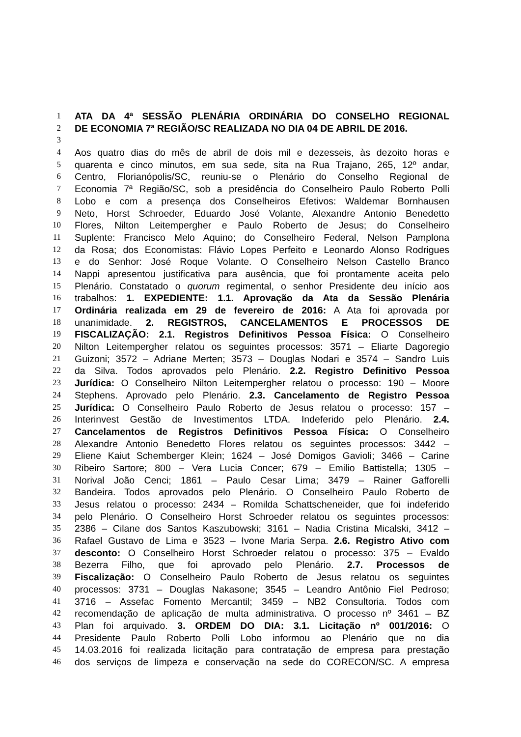1 ATA DA 4ª SESSÃO PLENÁRIA ORDINÁRIA DO CONSELHO REGIONAL
2 DE ECONOMIA 7ª REGIÃO/SC REALIZADA NO DIA 04 DE ABRIL DE 2016.
3
4 Aos quatro dias do mês de abril de dois mil e dezesseis, às dezoito horas e
5 quarenta e cinco minutos, em sua sede, sita na Rua Trajano, 265, 12º andar,
6 Centro, Florianópolis/SC, reuniu-se o Plenário do Conselho Regional de
7 Economia 7ª Região/SC, sob a presidência do Conselheiro Paulo Roberto Polli
8 Lobo e com a presença dos Conselheiros Efetivos: Waldemar Bornhausen
9 Neto, Horst Schroeder, Eduardo José Volante, Alexandre Antonio Benedetto
10 Flores, Nilton Leitempergher e Paulo Roberto de Jesus; do Conselheiro
11 Suplente: Francisco Melo Aquino; do Conselheiro Federal, Nelson Pamplona
12 da Rosa; dos Economistas: Flávio Lopes Perfeito e Leonardo Alonso Rodrigues
13 e do Senhor: José Roque Volante. O Conselheiro Nelson Castello Branco
14 Nappi apresentou justificativa para ausência, que foi prontamente aceita pelo
15 Plenário. Constatado o quorum regimental, o senhor Presidente deu início aos
16 trabalhos: 1. EXPEDIENTE: 1.1. Aprovação da Ata da Sessão Plenária
17 Ordinária realizada em 29 de fevereiro de 2016: A Ata foi aprovada por
18 unanimidade. 2. REGISTROS, CANCELAMENTOS E PROCESSOS DE
19 FISCALIZAÇÃO: 2.1. Registros Definitivos Pessoa Física: O Conselheiro
20 Nilton Leitempergher relatou os seguintes processos: 3571 – Eliarte Dagoregio
21 Guizoni; 3572 – Adriane Merten; 3573 – Douglas Nodari e 3574 – Sandro Luis
22 da Silva. Todos aprovados pelo Plenário. 2.2. Registro Definitivo Pessoa
23 Jurídica: O Conselheiro Nilton Leitempergher relatou o processo: 190 – Moore
24 Stephens. Aprovado pelo Plenário. 2.3. Cancelamento de Registro Pessoa
25 Jurídica: O Conselheiro Paulo Roberto de Jesus relatou o processo: 157 –
26 Interinvest Gestão de Investimentos LTDA. Indeferido pelo Plenário. 2.4.
27 Cancelamentos de Registros Definitivos Pessoa Física: O Conselheiro
28 Alexandre Antonio Benedetto Flores relatou os seguintes processos: 3442 –
29 Eliene Kaiut Schemberger Klein; 1624 – José Domigos Gavioli; 3466 – Carine
30 Ribeiro Sartore; 800 – Vera Lucia Concer; 679 – Emilio Battistella; 1305 –
31 Norival João Cenci; 1861 – Paulo Cesar Lima; 3479 – Rainer Gafforelli
32 Bandeira. Todos aprovados pelo Plenário. O Conselheiro Paulo Roberto de
33 Jesus relatou o processo: 2434 – Romilda Schattscheneider, que foi indeferido
34 pelo Plenário. O Conselheiro Horst Schroeder relatou os seguintes processos:
35 2386 – Cilane dos Santos Kaszubowski; 3161 – Nadia Cristina Micalski, 3412 –
36 Rafael Gustavo de Lima e 3523 – Ivone Maria Serpa. 2.6. Registro Ativo com
37 desconto: O Conselheiro Horst Schroeder relatou o processo: 375 – Evaldo
38 Bezerra Filho, que foi aprovado pelo Plenário. 2.7. Processos de
39 Fiscalização: O Conselheiro Paulo Roberto de Jesus relatou os seguintes
40 processos: 3731 – Douglas Nakasone; 3545 – Leandro Antônio Fiel Pedroso;
41 3716 – Assefac Fomento Mercantil; 3459 – NB2 Consultoria. Todos com
42 recomendação de aplicação de multa administrativa. O processo nº 3461 – BZ
43 Plan foi arquivado. 3. ORDEM DO DIA: 3.1. Licitação nº 001/2016: O
44 Presidente Paulo Roberto Polli Lobo informou ao Plenário que no dia
45 14.03.2016 foi realizada licitação para contratação de empresa para prestação
46 dos serviços de limpeza e conservação na sede do CORECON/SC. A empresa